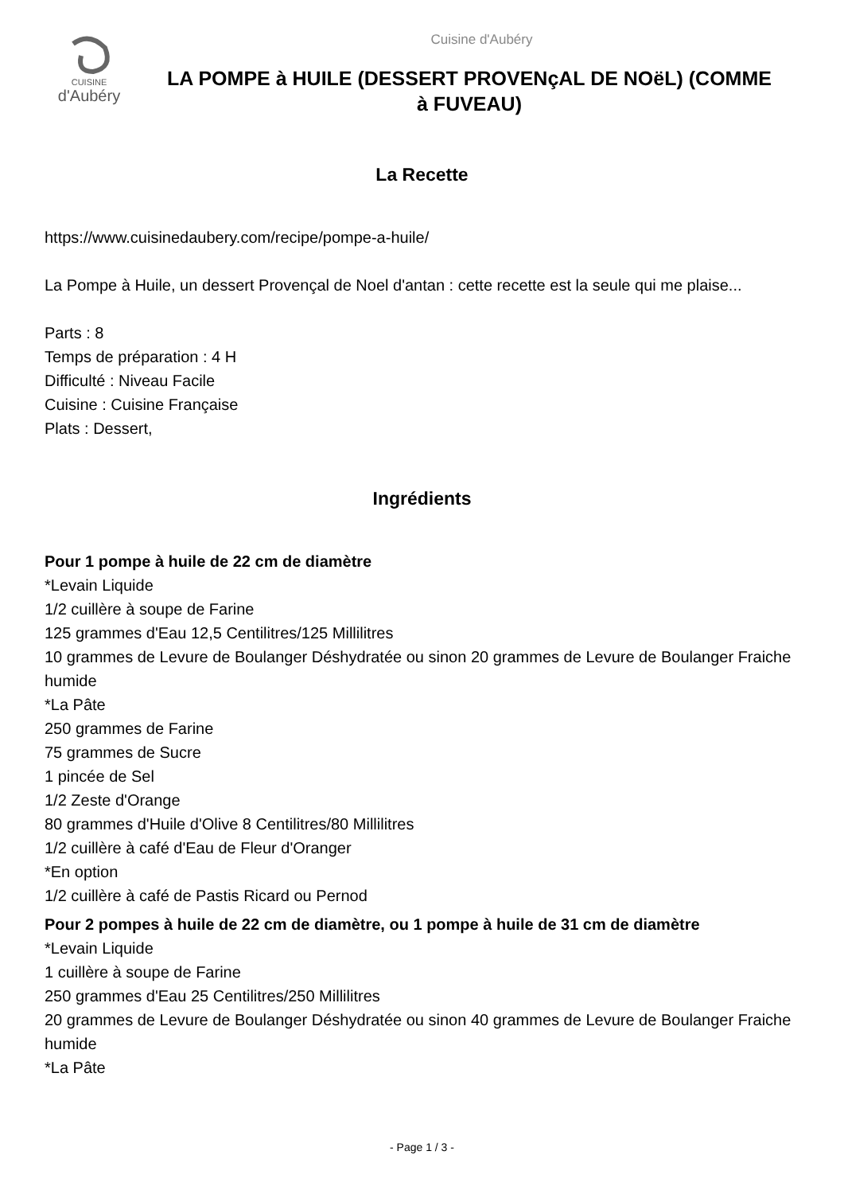CUISINE
d'Aubéry
Cuisine d'Aubéry
LA POMPE à HUILE (DESSERT PROVENçAL DE NOëL) (COMME à FUVEAU)
La Recette
https://www.cuisinedaubery.com/recipe/pompe-a-huile/
La Pompe à Huile, un dessert Provençal de Noel d'antan : cette recette est la seule qui me plaise...
Parts : 8
Temps de préparation : 4 H
Difficulté : Niveau Facile
Cuisine : Cuisine Française
Plats : Dessert,
Ingrédients
Pour 1 pompe à huile de 22 cm de diamètre
*Levain Liquide
1/2 cuillère à soupe de Farine
125 grammes d'Eau 12,5 Centilitres/125 Millilitres
10 grammes de Levure de Boulanger Déshydratée ou sinon 20 grammes de Levure de Boulanger Fraiche humide
*La Pâte
250 grammes de Farine
75 grammes de Sucre
1 pincée de Sel
1/2 Zeste d'Orange
80 grammes d'Huile d'Olive 8 Centilitres/80 Millilitres
1/2 cuillère à café d'Eau de Fleur d'Oranger
*En option
1/2 cuillère à café de Pastis Ricard ou Pernod
Pour 2 pompes à huile de 22 cm de diamètre, ou 1 pompe à huile de 31 cm de diamètre
*Levain Liquide
1 cuillère à soupe de Farine
250 grammes d'Eau 25 Centilitres/250 Millilitres
20 grammes de Levure de Boulanger Déshydratée ou sinon 40 grammes de Levure de Boulanger Fraiche humide
*La Pâte
- Page 1 / 3 -